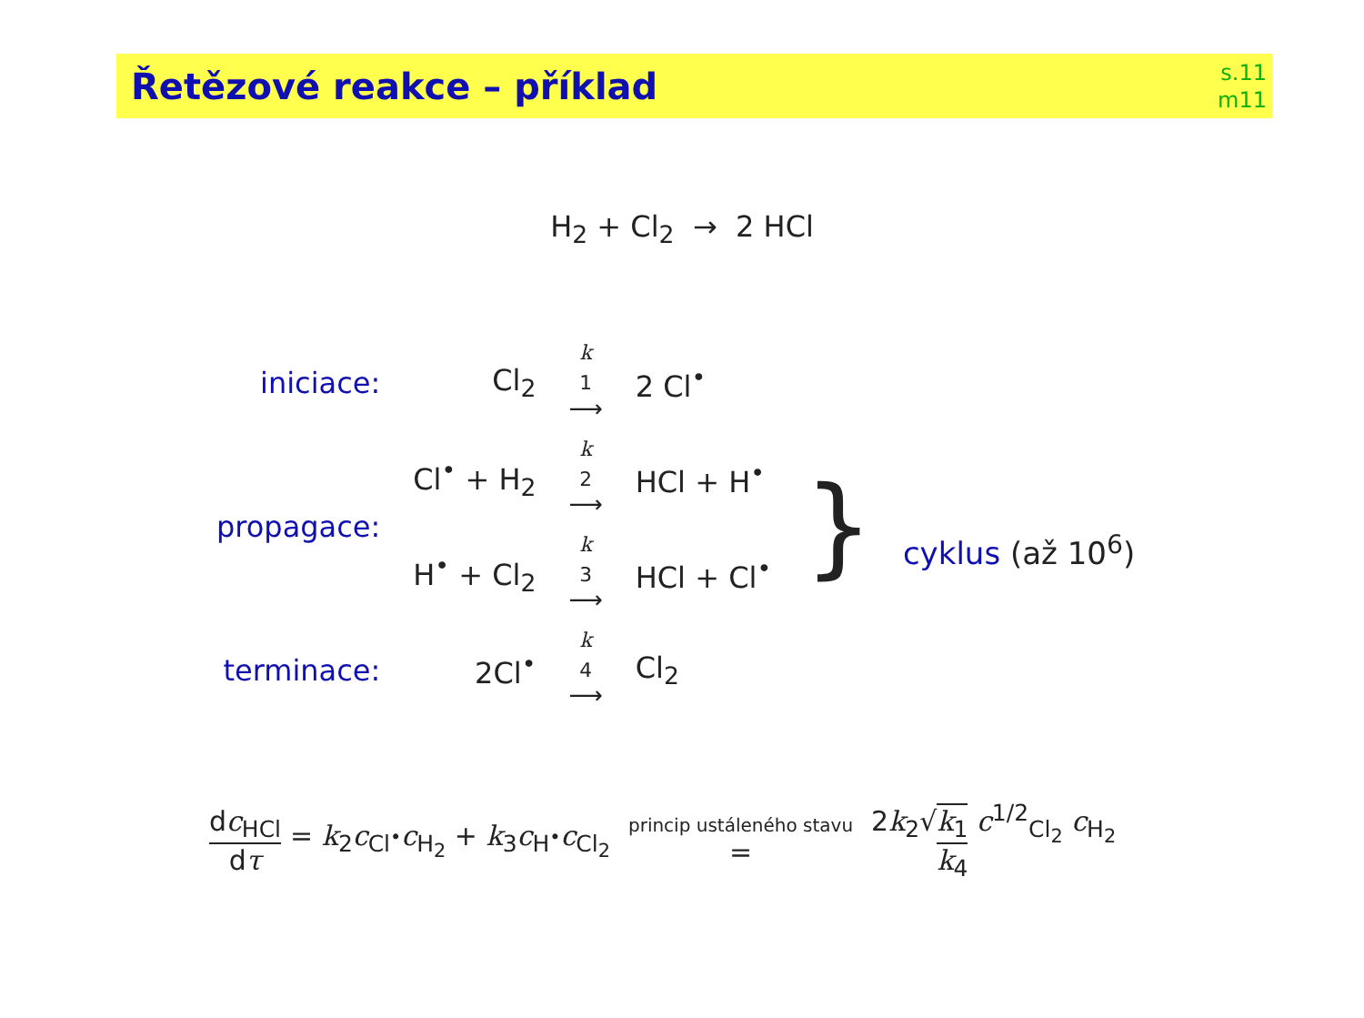Řetězové reakce – příklad
s.11
m11
H<sub>2</sub> + Cl<sub>2</sub> → 2 HCl
| iniciace: | Cl<sub>2</sub> | k<sub>1</sub> ⟶ | 2 Cl<sup>•</sup> | |
| propagace: | Cl<sup>•</sup> + H<sub>2</sub> | k<sub>2</sub> ⟶ | HCl + H<sup>•</sup> | } cyklus (až 10<sup>6</sup>) |
| | H<sup>•</sup> + Cl<sub>2</sub> | k<sub>3</sub> ⟶ | HCl + Cl<sup>•</sup> | |
| terminace: | 2Cl<sup>•</sup> | k<sub>4</sub> ⟶ | Cl<sub>2</sub> | |
dc<sub>HCl</sub> dτ = k<sub>2</sub>c<sub>Cl<sup>•</sup></sub>c<sub>H<sub>2</sub></sub> + k<sub>3</sub>c<sub>H<sup>•</sup></sub>c<sub>Cl<sub>2</sub></sub> princip ustáleného stavu = 2k<sub>2</sub>√k<sub>1</sub> k<sub>4</sub> c<sup>1/2</sup><sub>Cl<sub>2</sub></sub> c<sub>H<sub>2</sub></sub>